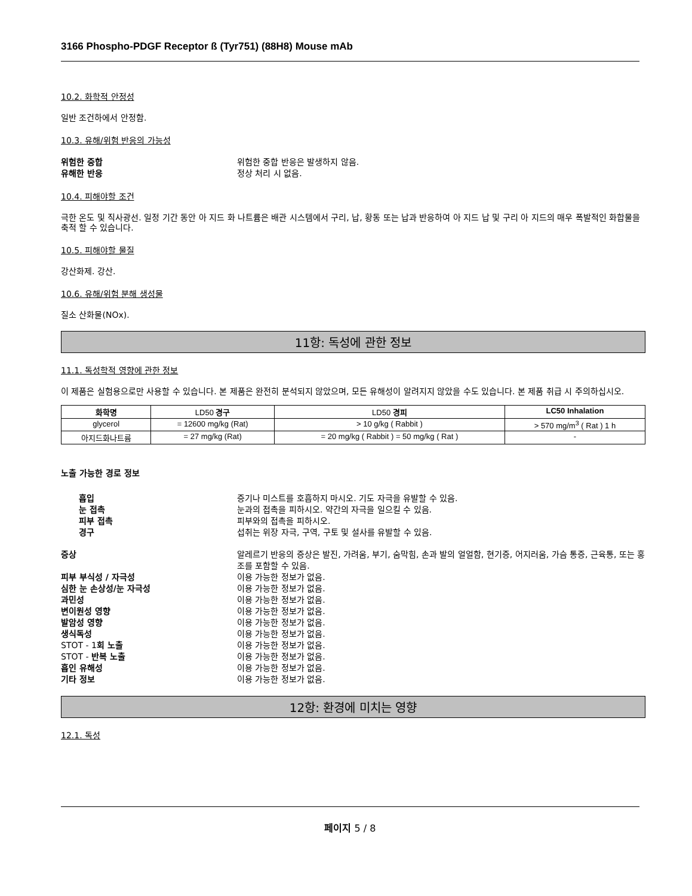3166 Phospho-PDGF Receptor ß (Tyr751) (88H8) Mouse mAb
10.2. 화학적 안정성
일반 조건하에서 안정함.
10.3. 유해/위험 반응의 가능성
위험한 중합 위험한 중합 반응은 발생하지 않음.
유해한 반응 정상 처리 시 없음.
10.4. 피해야할 조건
극한 온도 및 직사광선. 일정 기간 동안 아 지드 화 나트륨은 배관 시스템에서 구리, 납, 황동 또는 납과 반응하여 아 지드 납 및 구리 아 지드의 매우 폭발적인 화합물을 축적 할 수 있습니다.
10.5. 피해야할 물질
강산화제. 강산.
10.6. 유해/위험 분해 생성물
질소 산화물(NOx).
11항: 독성에 관한 정보
11.1. 독성학적 영향에 관한 정보
이 제품은 실험용으로만 사용할 수 있습니다. 본 제품은 완전히 분석되지 않았으며, 모든 유해성이 알려지지 않았을 수도 있습니다. 본 제품 취급 시 주의하십시오.
| 화학명 | LD50 경구 | LD50 경피 | LC50 Inhalation |
| --- | --- | --- | --- |
| glycerol | = 12600 mg/kg (Rat) | > 10 g/kg ( Rabbit ) | > 570 mg/m<sup>3</sup> ( Rat ) 1 h |
| 아지드화나트륨 | = 27 mg/kg (Rat) | = 20 mg/kg ( Rabbit ) = 50 mg/kg ( Rat ) | - |
노출 가능한 경로 정보
흡입 증기나 미스트를 호흡하지 마시오. 기도 자극을 유발할 수 있음.
눈 접촉 눈과의 접촉을 피하시오. 약간의 자극을 일으킬 수 있음.
피부 접촉 피부와의 접촉을 피하시오.
경구 섭취는 위장 자극, 구역, 구토 및 설사를 유발할 수 있음.
증상 알레르기 반응의 증상은 발진, 가려움, 부기, 숨막힘, 손과 발의 얼얼함, 현기증, 어지러움, 가슴 통증, 근육통, 또는 홍조를 포함할 수 있음.
피부 부식성 / 자극성 이용 가능한 정보가 없음.
심한 눈 손상성/눈 자극성 이용 가능한 정보가 없음.
과민성 이용 가능한 정보가 없음.
변이원성 영향 이용 가능한 정보가 없음.
발암성 영향 이용 가능한 정보가 없음.
생식독성 이용 가능한 정보가 없음.
STOT - 1회 노출 이용 가능한 정보가 없음.
STOT - 반복 노출 이용 가능한 정보가 없음.
흡인 유해성 이용 가능한 정보가 없음.
기타 정보 이용 가능한 정보가 없음.
12항: 환경에 미치는 영향
12.1. 독성
페이지 5 / 8